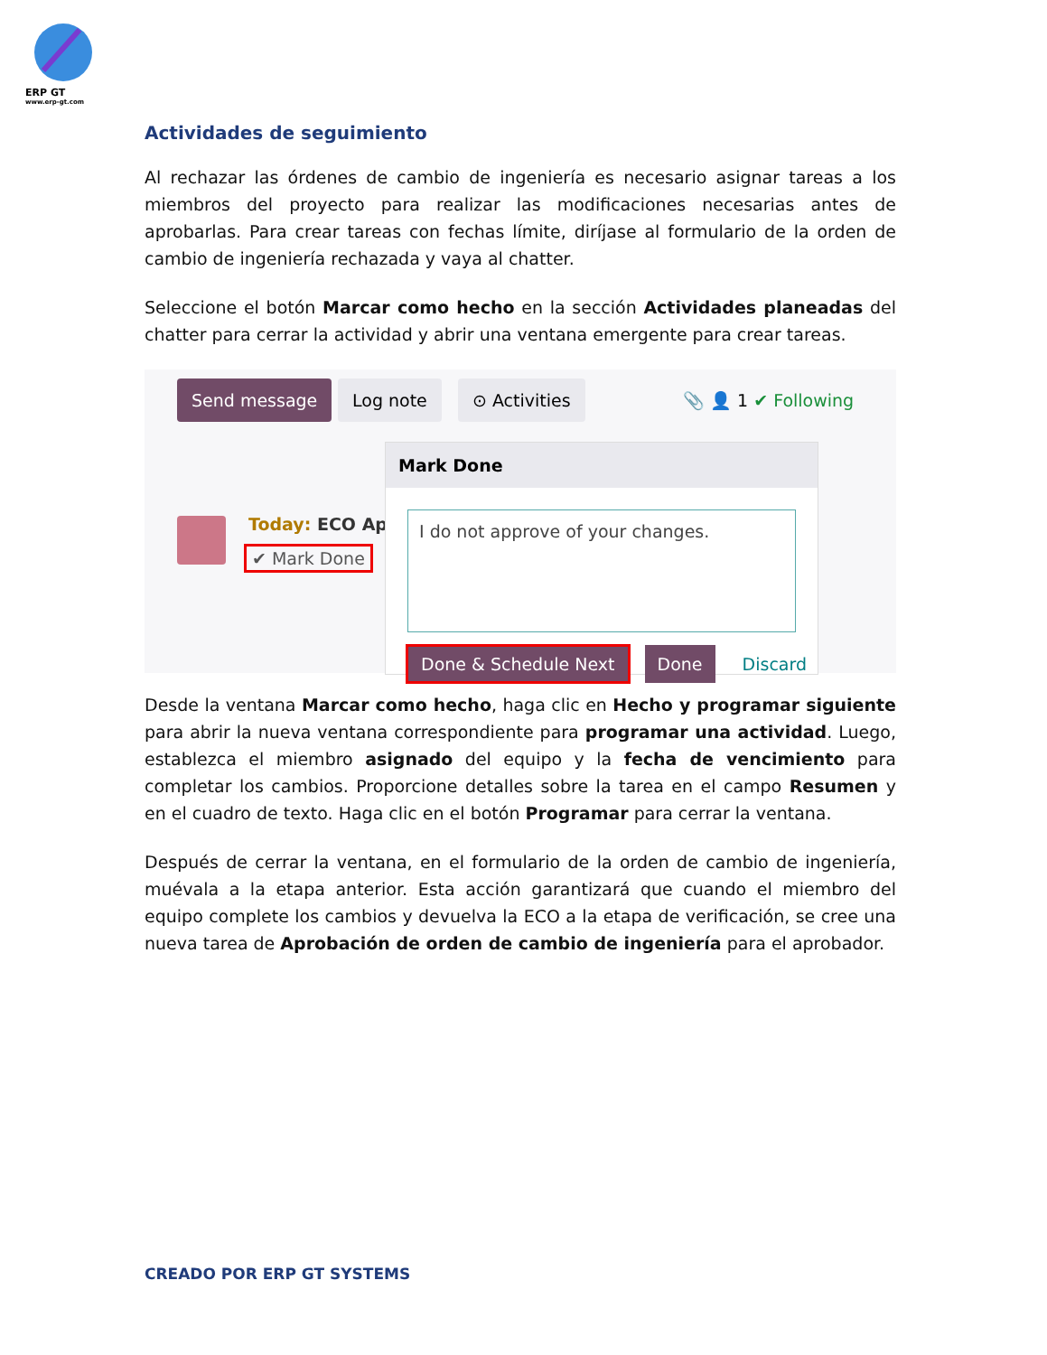ERP GT
www.erp-gt.com
Actividades de seguimiento
Al rechazar las órdenes de cambio de ingeniería es necesario asignar tareas a los miembros del proyecto para realizar las modificaciones necesarias antes de aprobarlas. Para crear tareas con fechas límite, diríjase al formulario de la orden de cambio de ingeniería rechazada y vaya al chatter.
Seleccione el botón Marcar como hecho en la sección Actividades planeadas del chatter para cerrar la actividad y abrir una ventana emergente para crear tareas.
Send message Log note ⊙ Activities 📎 👤 1 ✔ Following
Today: ECO Ap
✔ Mark Done
Mark Done
I do not approve of your changes.
Done & Schedule Next Done Discard
Desde la ventana Marcar como hecho, haga clic en Hecho y programar siguiente para abrir la nueva ventana correspondiente para programar una actividad. Luego, establezca el miembro asignado del equipo y la fecha de vencimiento para completar los cambios. Proporcione detalles sobre la tarea en el campo Resumen y en el cuadro de texto. Haga clic en el botón Programar para cerrar la ventana.
Después de cerrar la ventana, en el formulario de la orden de cambio de ingeniería, muévala a la etapa anterior. Esta acción garantizará que cuando el miembro del equipo complete los cambios y devuelva la ECO a la etapa de verificación, se cree una nueva tarea de Aprobación de orden de cambio de ingeniería para el aprobador.
CREADO POR ERP GT SYSTEMS